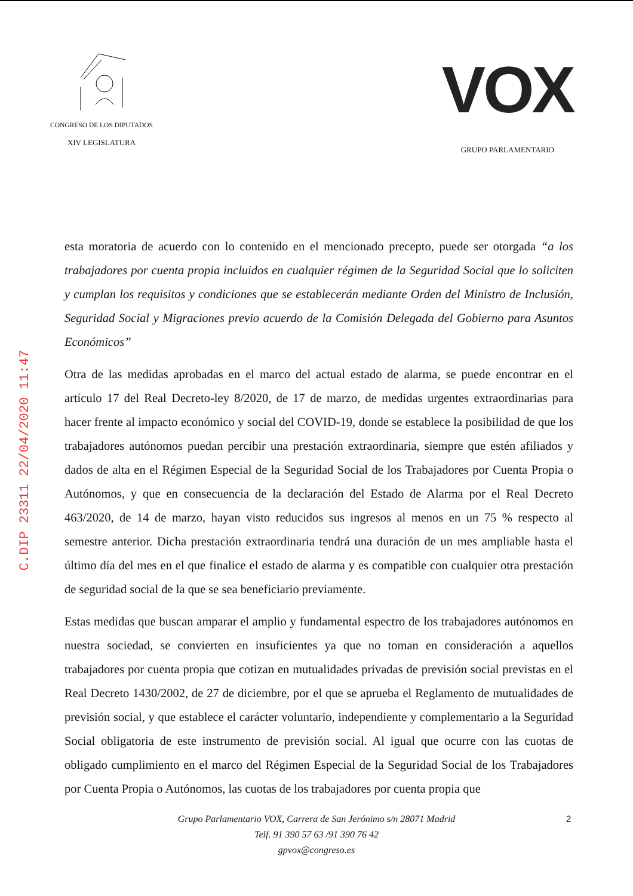CONGRESO DE LOS DIPUTADOS
XIV LEGISLATURA
VOX
GRUPO PARLAMENTARIO
C.DIP 23311 22/04/2020 11:47
esta moratoria de acuerdo con lo contenido en el mencionado precepto, puede ser otorgada “a los trabajadores por cuenta propia incluidos en cualquier régimen de la Seguridad Social que lo soliciten y cumplan los requisitos y condiciones que se establecerán mediante Orden del Ministro de Inclusión, Seguridad Social y Migraciones previo acuerdo de la Comisión Delegada del Gobierno para Asuntos Económicos”
Otra de las medidas aprobadas en el marco del actual estado de alarma, se puede encontrar en el artículo 17 del Real Decreto-ley 8/2020, de 17 de marzo, de medidas urgentes extraordinarias para hacer frente al impacto económico y social del COVID-19, donde se establece la posibilidad de que los trabajadores autónomos puedan percibir una prestación extraordinaria, siempre que estén afiliados y dados de alta en el Régimen Especial de la Seguridad Social de los Trabajadores por Cuenta Propia o Autónomos, y que en consecuencia de la declaración del Estado de Alarma por el Real Decreto 463/2020, de 14 de marzo, hayan visto reducidos sus ingresos al menos en un 75 % respecto al semestre anterior. Dicha prestación extraordinaria tendrá una duración de un mes ampliable hasta el último día del mes en el que finalice el estado de alarma y es compatible con cualquier otra prestación de seguridad social de la que se sea beneficiario previamente.
Estas medidas que buscan amparar el amplio y fundamental espectro de los trabajadores autónomos en nuestra sociedad, se convierten en insuficientes ya que no toman en consideración a aquellos trabajadores por cuenta propia que cotizan en mutualidades privadas de previsión social previstas en el Real Decreto 1430/2002, de 27 de diciembre, por el que se aprueba el Reglamento de mutualidades de previsión social, y que establece el carácter voluntario, independiente y complementario a la Seguridad Social obligatoria de este instrumento de previsión social. Al igual que ocurre con las cuotas de obligado cumplimiento en el marco del Régimen Especial de la Seguridad Social de los Trabajadores por Cuenta Propia o Autónomos, las cuotas de los trabajadores por cuenta propia que
Grupo Parlamentario VOX, Carrera de San Jerónimo s/n 28071 Madrid
Telf. 91 390 57 63 /91 390 76 42
gpvox@congreso.es
2